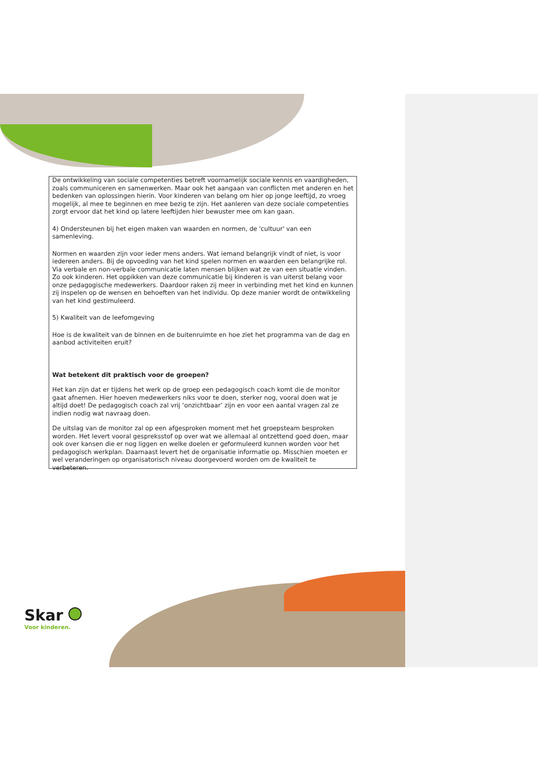De ontwikkeling van sociale competenties betreft voornamelijk sociale kennis en vaardigheden, zoals communiceren en samenwerken. Maar ook het aangaan van conflicten met anderen en het bedenken van oplossingen hierin. Voor kinderen van belang om hier op jonge leeftijd, zo vroeg mogelijk, al mee te beginnen en mee bezig te zijn. Het aanleren van deze sociale competenties zorgt ervoor dat het kind op latere leeftijden hier bewuster mee om kan gaan.
4) Ondersteunen bij het eigen maken van waarden en normen, de 'cultuur' van een samenleving.
Normen en waarden zijn voor ieder mens anders. Wat iemand belangrijk vindt of niet, is voor iedereen anders. Bij de opvoeding van het kind spelen normen en waarden een belangrijke rol. Via verbale en non-verbale communicatie laten mensen blijken wat ze van een situatie vinden. Zo ook kinderen. Het oppikken van deze communicatie bij kinderen is van uiterst belang voor onze pedagogische medewerkers. Daardoor raken zij meer in verbinding met het kind en kunnen zij inspelen op de wensen en behoeften van het individu. Op deze manier wordt de ontwikkeling van het kind gestimuleerd.
5) Kwaliteit van de leefomgeving
Hoe is de kwaliteit van de binnen en de buitenruimte en hoe ziet het programma van de dag en aanbod activiteiten eruit?
Wat betekent dit praktisch voor de groepen?
Het kan zijn dat er tijdens het werk op de groep een pedagogisch coach komt die de monitor gaat afnemen. Hier hoeven medewerkers niks voor te doen, sterker nog, vooral doen wat je altijd doet! De pedagogisch coach zal vrij ‘onzichtbaar’ zijn en voor een aantal vragen zal ze indien nodig wat navraag doen.
De uitslag van de monitor zal op een afgesproken moment met het groepsteam besproken worden. Het levert vooral gespreksstof op over wat we allemaal al ontzettend goed doen, maar ook over kansen die er nog liggen en welke doelen er geformuleerd kunnen worden voor het pedagogisch werkplan. Daarnaast levert het de organisatie informatie op. Misschien moeten er wel veranderingen op organisatorisch niveau doorgevoerd worden om de kwaliteit te verbeteren.
Skar
Voor kinderen.